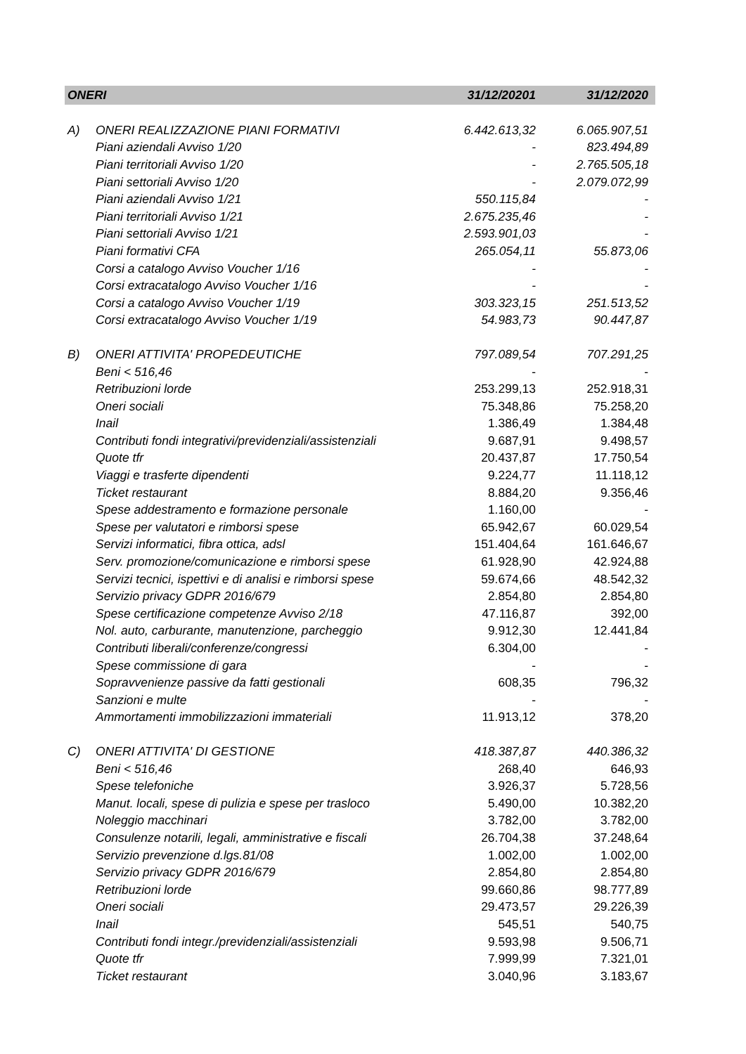| ONERI | | 31/12/20201 | 31/12/2020 |
| --- | --- | --- | --- |
| A) | ONERI REALIZZAZIONE PIANI FORMATIVI | 6.442.613,32 | 6.065.907,51 |
| | Piani aziendali Avviso 1/20 | - | 823.494,89 |
| | Piani territoriali Avviso 1/20 | - | 2.765.505,18 |
| | Piani settoriali Avviso 1/20 | - | 2.079.072,99 |
| | Piani aziendali Avviso 1/21 | 550.115,84 | - |
| | Piani territoriali Avviso 1/21 | 2.675.235,46 | - |
| | Piani settoriali Avviso 1/21 | 2.593.901,03 | - |
| | Piani formativi CFA | 265.054,11 | 55.873,06 |
| | Corsi a catalogo Avviso Voucher 1/16 | - | - |
| | Corsi extracatalogo Avviso Voucher 1/16 | - | - |
| | Corsi a catalogo Avviso Voucher 1/19 | 303.323,15 | 251.513,52 |
| | Corsi extracatalogo Avviso Voucher 1/19 | 54.983,73 | 90.447,87 |
| B) | ONERI ATTIVITA' PROPEDEUTICHE | 797.089,54 | 707.291,25 |
| | Beni < 516,46 | - | - |
| | Retribuzioni lorde | 253.299,13 | 252.918,31 |
| | Oneri sociali | 75.348,86 | 75.258,20 |
| | Inail | 1.386,49 | 1.384,48 |
| | Contributi fondi integrativi/previdenziali/assistenziali | 9.687,91 | 9.498,57 |
| | Quote tfr | 20.437,87 | 17.750,54 |
| | Viaggi e trasferte dipendenti | 9.224,77 | 11.118,12 |
| | Ticket restaurant | 8.884,20 | 9.356,46 |
| | Spese addestramento e formazione personale | 1.160,00 | - |
| | Spese per valutatori e rimborsi spese | 65.942,67 | 60.029,54 |
| | Servizi informatici, fibra ottica, adsl | 151.404,64 | 161.646,67 |
| | Serv. promozione/comunicazione e rimborsi spese | 61.928,90 | 42.924,88 |
| | Servizi tecnici, ispettivi e di analisi e rimborsi spese | 59.674,66 | 48.542,32 |
| | Servizio privacy GDPR 2016/679 | 2.854,80 | 2.854,80 |
| | Spese certificazione competenze Avviso 2/18 | 47.116,87 | 392,00 |
| | Nol. auto, carburante, manutenzione, parcheggio | 9.912,30 | 12.441,84 |
| | Contributi liberali/conferenze/congressi | 6.304,00 | - |
| | Spese commissione di gara | - | - |
| | Sopravvenienze passive da fatti gestionali | 608,35 | 796,32 |
| | Sanzioni e multe | - | - |
| | Ammortamenti immobilizzazioni immateriali | 11.913,12 | 378,20 |
| C) | ONERI ATTIVITA' DI GESTIONE | 418.387,87 | 440.386,32 |
| | Beni < 516,46 | 268,40 | 646,93 |
| | Spese telefoniche | 3.926,37 | 5.728,56 |
| | Manut. locali, spese di pulizia e spese per trasloco | 5.490,00 | 10.382,20 |
| | Noleggio macchinari | 3.782,00 | 3.782,00 |
| | Consulenze notarili, legali, amministrative e fiscali | 26.704,38 | 37.248,64 |
| | Servizio prevenzione d.lgs.81/08 | 1.002,00 | 1.002,00 |
| | Servizio privacy GDPR 2016/679 | 2.854,80 | 2.854,80 |
| | Retribuzioni lorde | 99.660,86 | 98.777,89 |
| | Oneri sociali | 29.473,57 | 29.226,39 |
| | Inail | 545,51 | 540,75 |
| | Contributi fondi integr./previdenziali/assistenziali | 9.593,98 | 9.506,71 |
| | Quote tfr | 7.999,99 | 7.321,01 |
| | Ticket restaurant | 3.040,96 | 3.183,67 |